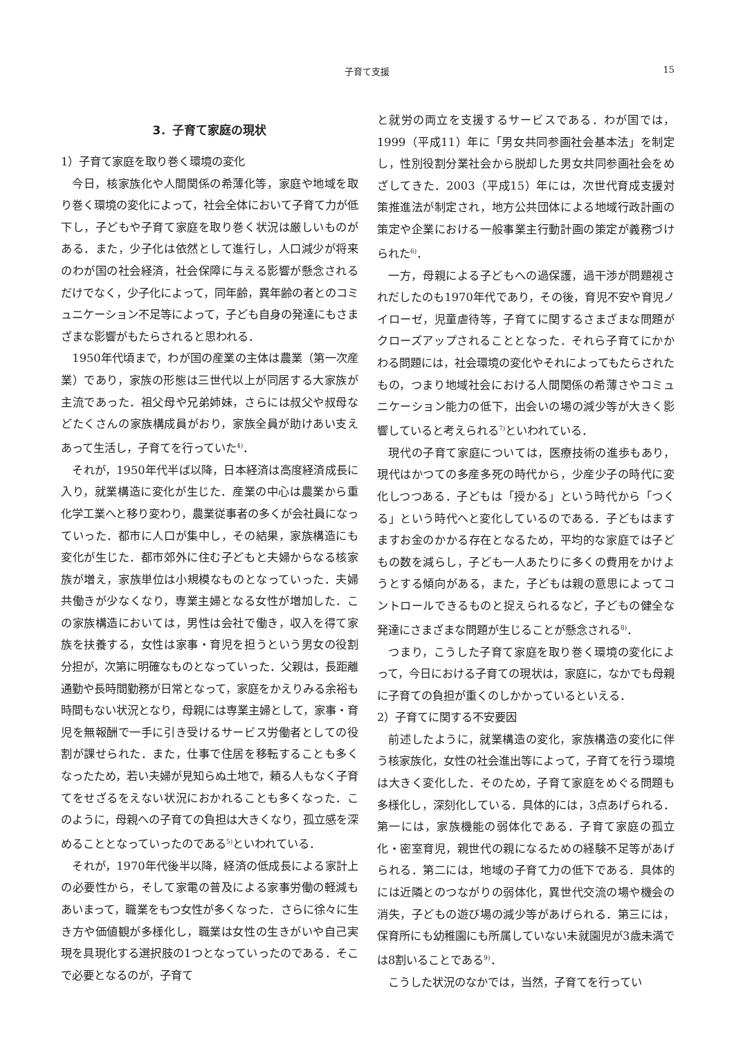子育て支援
15
3．子育て家庭の現状
1）子育て家庭を取り巻く環境の変化
今日，核家族化や人間関係の希薄化等，家庭や地域を取り巻く環境の変化によって，社会全体において子育て力が低下し，子どもや子育て家庭を取り巻く状況は厳しいものがある．また，少子化は依然として進行し，人口減少が将来のわが国の社会経済，社会保障に与える影響が懸念されるだけでなく，少子化によって，同年齢，異年齢の者とのコミュニケーション不足等によって，子ども自身の発達にもさまざまな影響がもたらされると思われる．
1950年代頃まで，わが国の産業の主体は農業（第一次産業）であり，家族の形態は三世代以上が同居する大家族が主流であった．祖父母や兄弟姉妹，さらには叔父や叔母などたくさんの家族構成員がおり，家族全員が助けあい支えあって生活し，子育てを行っていた<sup>4)</sup>．
それが，1950年代半ば以降，日本経済は高度経済成長に入り，就業構造に変化が生じた．産業の中心は農業から重化学工業へと移り変わり，農業従事者の多くが会社員になっていった．都市に人口が集中し，その結果，家族構造にも変化が生じた．都市郊外に住む子どもと夫婦からなる核家族が増え，家族単位は小規模なものとなっていった．夫婦共働きが少なくなり，専業主婦となる女性が増加した．この家族構造においては，男性は会社で働き，収入を得て家族を扶養する，女性は家事・育児を担うという男女の役割分担が，次第に明確なものとなっていった．父親は，長距離通勤や長時間勤務が日常となって，家庭をかえりみる余裕も時間もない状況となり，母親には専業主婦として，家事・育児を無報酬で一手に引き受けるサービス労働者としての役割が課せられた．また，仕事で住居を移転することも多くなったため，若い夫婦が見知らぬ土地で，頼る人もなく子育てをせざるをえない状況におかれることも多くなった．このように，母親への子育ての負担は大きくなり，孤立感を深めることとなっていったのである<sup>5)</sup>といわれている．
それが，1970年代後半以降，経済の低成長による家計上の必要性から，そして家電の普及による家事労働の軽減もあいまって，職業をもつ女性が多くなった．さらに徐々に生き方や価値観が多様化し，職業は女性の生きがいや自己実現を具現化する選択肢の1つとなっていったのである．そこで必要となるのが，子育て
と就労の両立を支援するサービスである．わが国では，1999（平成11）年に「男女共同参画社会基本法」を制定し，性別役割分業社会から脱却した男女共同参画社会をめざしてきた．2003（平成15）年には，次世代育成支援対策推進法が制定され，地方公共団体による地域行政計画の策定や企業における一般事業主行動計画の策定が義務づけられた<sup>6)</sup>．
一方，母親による子どもへの過保護，過干渉が問題視されだしたのも1970年代であり，その後，育児不安や育児ノイローゼ，児童虐待等，子育てに関するさまざまな問題がクローズアップされることとなった．それら子育てにかかわる問題には，社会環境の変化やそれによってもたらされたもの，つまり地域社会における人間関係の希薄さやコミュニケーション能力の低下，出会いの場の減少等が大きく影響していると考えられる<sup>7)</sup>といわれている．
現代の子育て家庭については，医療技術の進歩もあり，現代はかつての多産多死の時代から，少産少子の時代に変化しつつある．子どもは「授かる」という時代から「つくる」という時代へと変化しているのである．子どもはますますお金のかかる存在となるため，平均的な家庭では子どもの数を減らし，子ども一人あたりに多くの費用をかけようとする傾向がある，また，子どもは親の意思によってコントロールできるものと捉えられるなど，子どもの健全な発達にさまざまな問題が生じることが懸念される<sup>8)</sup>．
つまり，こうした子育て家庭を取り巻く環境の変化によって，今日における子育ての現状は，家庭に，なかでも母親に子育ての負担が重くのしかかっているといえる．
2）子育てに関する不安要因
前述したように，就業構造の変化，家族構造の変化に伴う核家族化，女性の社会進出等によって，子育てを行う環境は大きく変化した．そのため，子育て家庭をめぐる問題も多様化し，深刻化している．具体的には，3点あげられる．第一には，家族機能の弱体化である．子育て家庭の孤立化・密室育児，親世代の親になるための経験不足等があげられる．第二には，地域の子育て力の低下である．具体的には近隣とのつながりの弱体化，異世代交流の場や機会の消失，子どもの遊び場の減少等があげられる．第三には，保育所にも幼稚園にも所属していない未就園児が3歳未満では8割いることである<sup>9)</sup>．
こうした状況のなかでは，当然，子育てを行ってい